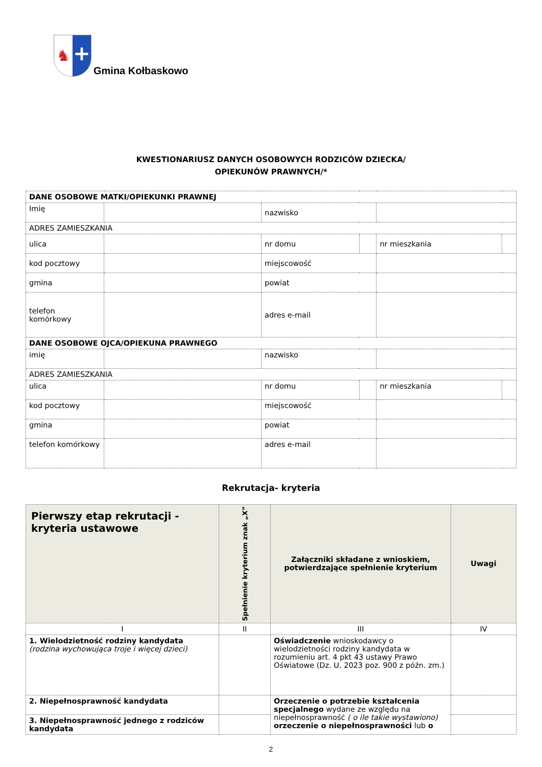♞
+
Gmina Kołbaskowo
KWESTIONARIUSZ DANYCH OSOBOWYCH RODZICÓW DZIECKA/
OPIEKUNÓW PRAWNYCH/*
| DANE OSOBOWE MATKI/OPIEKUNKI PRAWNEJ | | | | | |
| Imię | | nazwisko | | | |
| ADRES ZAMIESZKANIA | | | | | |
| ulica | | nr domu | | nr mieszkania | |
| kod pocztowy | | miejscowość | | | |
| gmina | | powiat | | | |
| telefon komórkowy | | adres e-mail | | | |
| DANE OSOBOWE OJCA/OPIEKUNA PRAWNEGO | | | | | |
| imię | | nazwisko | | | |
| ADRES ZAMIESZKANIA | | | | | |
| ulica | | nr domu | | nr mieszkania | |
| kod pocztowy | | miejscowość | | | |
| gmina | | powiat | | | |
| telefon komórkowy | | adres e-mail | | | |
Rekrutacja- kryteria
| Pierwszy etap rekrutacji - kryteria ustawowe | Spełnienie kryterium znak „X” | Załączniki składane z wnioskiem, potwierdzające spełnienie kryterium | Uwagi |
| --- | --- | --- | --- |
| I | II | III | IV |
| 1. Wielodzietność rodziny kandydata (rodzina wychowująca troje i więcej dzieci) | | Oświadczenie wnioskodawcy o wielodzietności rodziny kandydata w rozumieniu art. 4 pkt 43 ustawy Prawo Oświatowe (Dz. U. 2023 poz. 900 z późn. zm.) | |
| 2. Niepełnosprawność kandydata | | Orzeczenie o potrzebie kształcenia specjalnego wydane ze względu na niepełnosprawność ( o ile takie wystawiono) orzeczenie o niepełnosprawności lub o | |
| 3. Niepełnosprawność jednego z rodziców kandydata | | | |
2